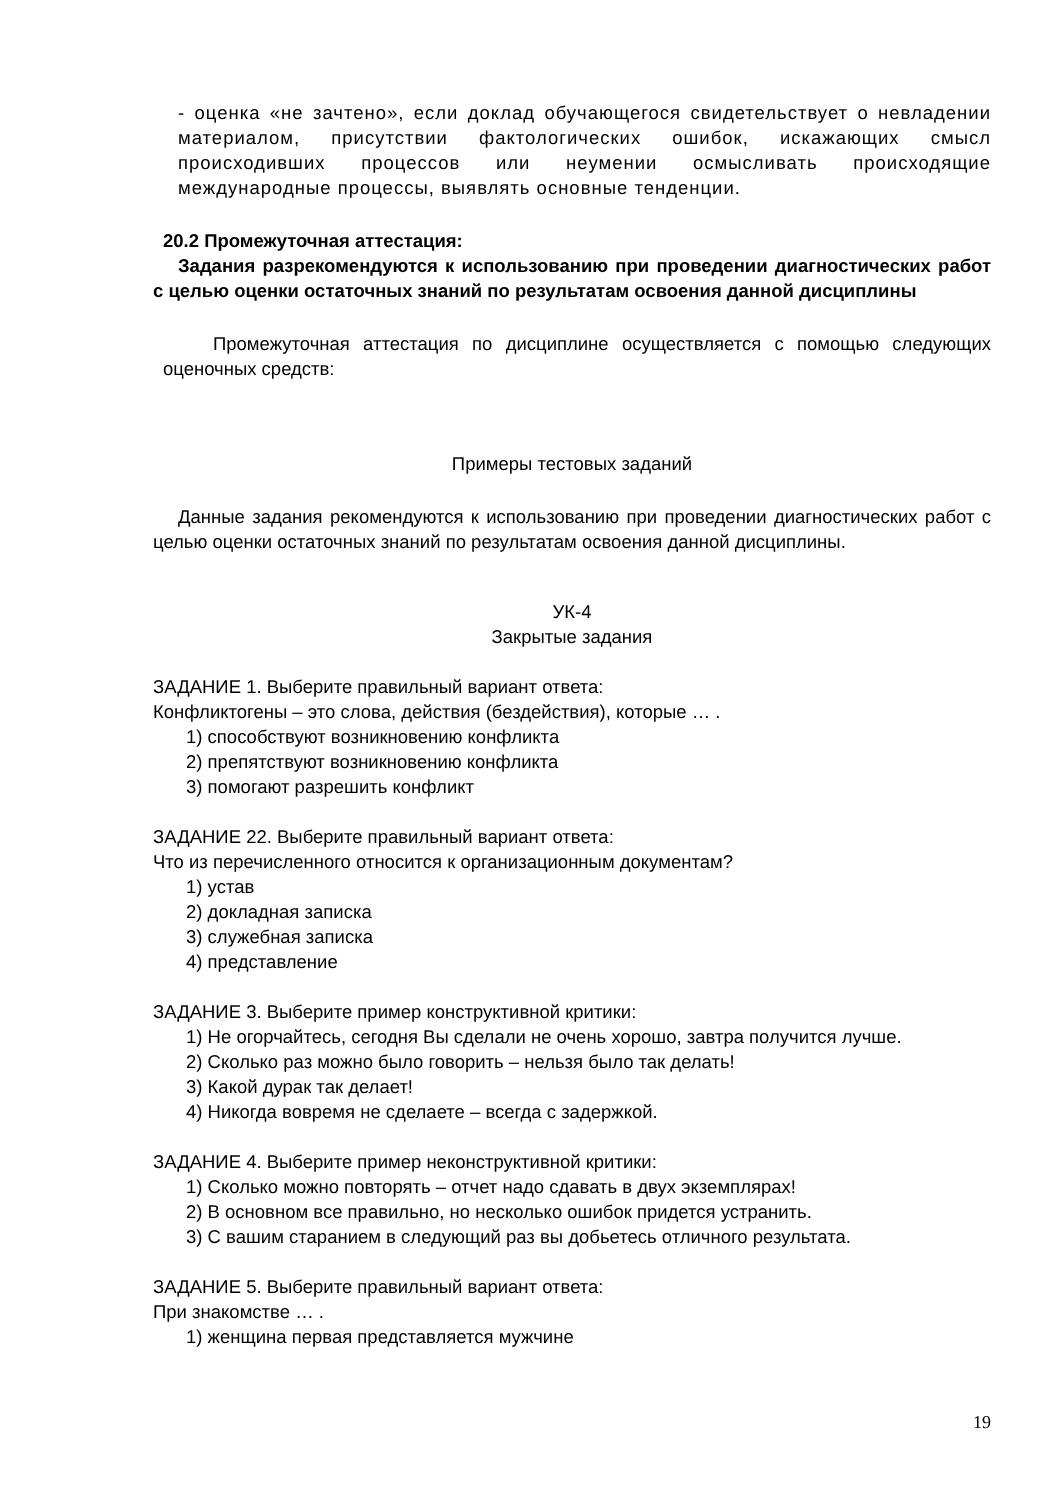- оценка «не зачтено», если доклад обучающегося свидетельствует о невладении материалом, присутствии фактологических ошибок, искажающих смысл происходивших процессов или неумении осмысливать происходящие международные процессы, выявлять основные тенденции.
20.2 Промежуточная аттестация:
Задания разрекомендуются к использованию при проведении диагностических работ с целью оценки остаточных знаний по результатам освоения данной дисциплины
Промежуточная аттестация по дисциплине осуществляется с помощью следующих оценочных средств:
Примеры тестовых заданий
Данные задания рекомендуются к использованию при проведении диагностических работ с целью оценки остаточных знаний по результатам освоения данной дисциплины.
УК-4
Закрытые задания
ЗАДАНИЕ 1. Выберите правильный вариант ответа:
Конфликтогены – это слова, действия (бездействия), которые … .
1) способствуют возникновению конфликта
2) препятствуют возникновению конфликта
3) помогают разрешить конфликт
ЗАДАНИЕ 22. Выберите правильный вариант ответа:
Что из перечисленного относится к организационным документам?
1) устав
2) докладная записка
3) служебная записка
4) представление
ЗАДАНИЕ 3. Выберите пример конструктивной критики:
1) Не огорчайтесь, сегодня Вы сделали не очень хорошо, завтра получится лучше.
2) Сколько раз можно было говорить – нельзя было так делать!
3) Какой дурак так делает!
4) Никогда вовремя не сделаете – всегда с задержкой.
ЗАДАНИЕ 4. Выберите пример неконструктивной критики:
1) Сколько можно повторять – отчет надо сдавать в двух экземплярах!
2) В основном все правильно, но несколько ошибок придется устранить.
3) С вашим старанием в следующий раз вы добьетесь отличного результата.
ЗАДАНИЕ 5. Выберите правильный вариант ответа:
При знакомстве … .
1) женщина первая представляется мужчине
19